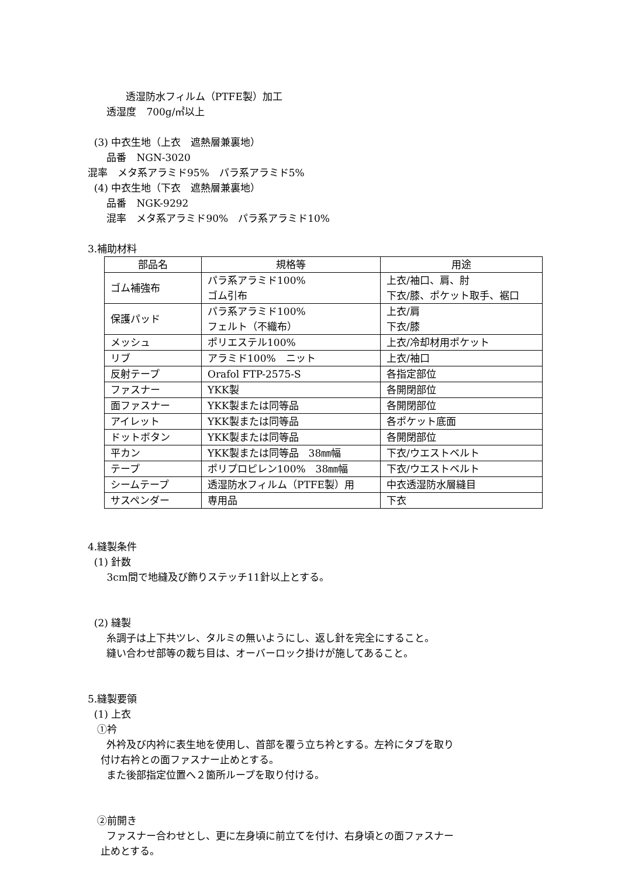透湿防水フィルム（PTFE製）加工
透湿度　700g/㎡以上
(3) 中衣生地（上衣　遮熱層兼裏地）
品番　NGN-3020
混率　メタ系アラミド95%　パラ系アラミド5%
(4) 中衣生地（下衣　遮熱層兼裏地）
品番　NGK-9292
混率　メタ系アラミド90%　パラ系アラミド10%
3.補助材料
| 部品名 | 規格等 | 用途 |
| --- | --- | --- |
| ゴム補強布 | パラ系アラミド100% ゴム引布 | 上衣/袖口、肩、肘 下衣/膝、ポケット取手、裾口 |
| 保護パッド | パラ系アラミド100% フェルト（不織布） | 上衣/肩 下衣/膝 |
| メッシュ | ポリエステル100% | 上衣/冷却材用ポケット |
| リブ | アラミド100% ニット | 上衣/袖口 |
| 反射テープ | Orafol FTP-2575-S | 各指定部位 |
| ファスナー | YKK製 | 各開閉部位 |
| 面ファスナー | YKK製または同等品 | 各開閉部位 |
| アイレット | YKK製または同等品 | 各ポケット底面 |
| ドットボタン | YKK製または同等品 | 各開閉部位 |
| 平カン | YKK製または同等品 38㎜幅 | 下衣/ウエストベルト |
| テープ | ポリプロピレン100% 38㎜幅 | 下衣/ウエストベルト |
| シームテープ | 透湿防水フィルム（PTFE製）用 | 中衣透湿防水層縫目 |
| サスペンダー | 専用品 | 下衣 |
4.縫製条件
(1) 針数
3cm間で地縫及び飾りステッチ11針以上とする。
(2) 縫製
糸調子は上下共ツレ、タルミの無いようにし、返し針を完全にすること。
縫い合わせ部等の裁ち目は、オーバーロック掛けが施してあること。
5.縫製要領
(1) 上衣
①衿
外衿及び内衿に表生地を使用し、首部を覆う立ち衿とする。左衿にタブを取り
付け右衿との面ファスナー止めとする。
また後部指定位置へ２箇所ループを取り付ける。
②前開き
ファスナー合わせとし、更に左身頃に前立てを付け、右身頃との面ファスナー
止めとする。